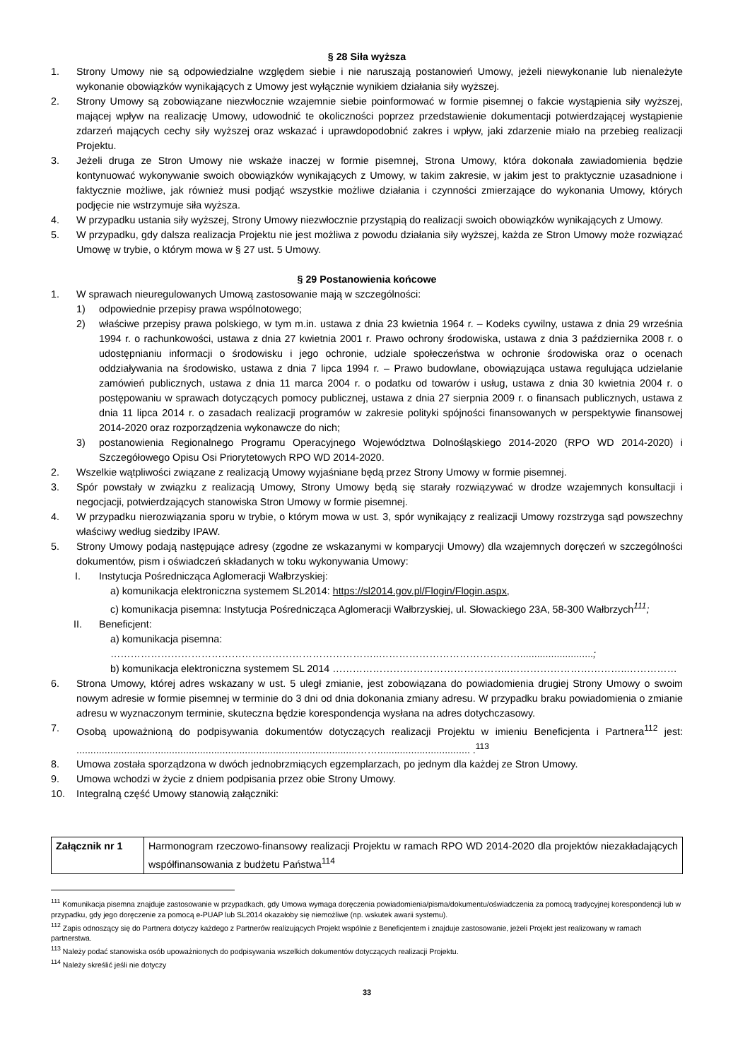§ 28 Siła wyższa
1. Strony Umowy nie są odpowiedzialne względem siebie i nie naruszają postanowień Umowy, jeżeli niewykonanie lub nienależyte wykonanie obowiązków wynikających z Umowy jest wyłącznie wynikiem działania siły wyższej.
2. Strony Umowy są zobowiązane niezwłocznie wzajemnie siebie poinformować w formie pisemnej o fakcie wystąpienia siły wyższej, mającej wpływ na realizację Umowy, udowodnić te okoliczności poprzez przedstawienie dokumentacji potwierdzającej wystąpienie zdarzeń mających cechy siły wyższej oraz wskazać i uprawdopodobnić zakres i wpływ, jaki zdarzenie miało na przebieg realizacji Projektu.
3. Jeżeli druga ze Stron Umowy nie wskaże inaczej w formie pisemnej, Strona Umowy, która dokonała zawiadomienia będzie kontynuować wykonywanie swoich obowiązków wynikających z Umowy, w takim zakresie, w jakim jest to praktycznie uzasadnione i faktycznie możliwe, jak również musi podjąć wszystkie możliwe działania i czynności zmierzające do wykonania Umowy, których podjęcie nie wstrzymuje siła wyższa.
4. W przypadku ustania siły wyższej, Strony Umowy niezwłocznie przystąpią do realizacji swoich obowiązków wynikających z Umowy.
5. W przypadku, gdy dalsza realizacja Projektu nie jest możliwa z powodu działania siły wyższej, każda ze Stron Umowy może rozwiązać Umowę w trybie, o którym mowa w § 27 ust. 5 Umowy.
§ 29 Postanowienia końcowe
1. W sprawach nieuregulowanych Umową zastosowanie mają w szczególności:
1) odpowiednie przepisy prawa wspólnotowego;
2) właściwe przepisy prawa polskiego, w tym m.in. ustawa z dnia 23 kwietnia 1964 r. – Kodeks cywilny, ustawa z dnia 29 września 1994 r. o rachunkowości, ustawa z dnia 27 kwietnia 2001 r. Prawo ochrony środowiska, ustawa z dnia 3 października 2008 r. o udostępnianiu informacji o środowisku i jego ochronie, udziale społeczeństwa w ochronie środowiska oraz o ocenach oddziaływania na środowisko, ustawa z dnia 7 lipca 1994 r. – Prawo budowlane, obowiązująca ustawa regulująca udzielanie zamówień publicznych, ustawa z dnia 11 marca 2004 r. o podatku od towarów i usług, ustawa z dnia 30 kwietnia 2004 r. o postępowaniu w sprawach dotyczących pomocy publicznej, ustawa z dnia 27 sierpnia 2009 r. o finansach publicznych, ustawa z dnia 11 lipca 2014 r. o zasadach realizacji programów w zakresie polityki spójności finansowanych w perspektywie finansowej 2014-2020 oraz rozporządzenia wykonawcze do nich;
3) postanowienia Regionalnego Programu Operacyjnego Województwa Dolnośląskiego 2014-2020 (RPO WD 2014-2020) i Szczegółowego Opisu Osi Priorytetowych RPO WD 2014-2020.
2. Wszelkie wątpliwości związane z realizacją Umowy wyjaśniane będą przez Strony Umowy w formie pisemnej.
3. Spór powstały w związku z realizacją Umowy, Strony Umowy będą się starały rozwiązywać w drodze wzajemnych konsultacji i negocjacji, potwierdzających stanowiska Stron Umowy w formie pisemnej.
4. W przypadku nierozwiązania sporu w trybie, o którym mowa w ust. 3, spór wynikający z realizacji Umowy rozstrzyga sąd powszechny właściwy według siedziby IPAW.
5. Strony Umowy podają następujące adresy (zgodne ze wskazanymi w komparycji Umowy) dla wzajemnych doręczeń w szczególności dokumentów, pism i oświadczeń składanych w toku wykonywania Umowy:
I. Instytucja Pośrednicząca Aglomeracji Wałbrzyskiej:
a) komunikacja elektroniczna systemem SL2014: https://sl2014.gov.pl/Flogin/Flogin.aspx,
c) komunikacja pisemna: Instytucja Pośrednicząca Aglomeracji Wałbrzyskiej, ul. Słowackiego 23A, 58-300 Wałbrzych<sup>111</sup>;
II. Beneficjent:
a) komunikacja pisemna: ……………………………………………………………………..……………………………………..........................;
b) komunikacja elektroniczna systemem SL 2014 ……………………………………………..……………………………..……………
6. Strona Umowy, której adres wskazany w ust. 5 uległ zmianie, jest zobowiązana do powiadomienia drugiej Strony Umowy o swoim nowym adresie w formie pisemnej w terminie do 3 dni od dnia dokonania zmiany adresu. W przypadku braku powiadomienia o zmianie adresu w wyznaczonym terminie, skuteczna będzie korespondencja wysłana na adres dotychczasowy.
7. Osobą upoważnioną do podpisywania dokumentów dotyczących realizacji Projektu w imieniu Beneficjenta i Partnera<sup>112</sup> jest: ....................................................................................................……................................. .<sup>113</sup>
8. Umowa została sporządzona w dwóch jednobrzmiących egzemplarzach, po jednym dla każdej ze Stron Umowy.
9. Umowa wchodzi w życie z dniem podpisania przez obie Strony Umowy.
10. Integralną część Umowy stanowią załączniki:
| Załącznik nr 1 | Harmonogram rzeczowo-finansowy realizacji Projektu w ramach RPO WD 2014-2020 dla projektów niezakładających współfinansowania z budżetu Państwa<sup>114</sup> |
<sup>111</sup> Komunikacja pisemna znajduje zastosowanie w przypadkach, gdy Umowa wymaga doręczenia powiadomienia/pisma/dokumentu/oświadczenia za pomocą tradycyjnej korespondencji lub w przypadku, gdy jego doręczenie za pomocą e-PUAP lub SL2014 okazałoby się niemożliwe (np. wskutek awarii systemu).
<sup>112</sup> Zapis odnoszący się do Partnera dotyczy każdego z Partnerów realizujących Projekt wspólnie z Beneficjentem i znajduje zastosowanie, jeżeli Projekt jest realizowany w ramach partnerstwa.
<sup>113</sup> Należy podać stanowiska osób upoważnionych do podpisywania wszelkich dokumentów dotyczących realizacji Projektu.
<sup>114</sup> Należy skreślić jeśli nie dotyczy
33